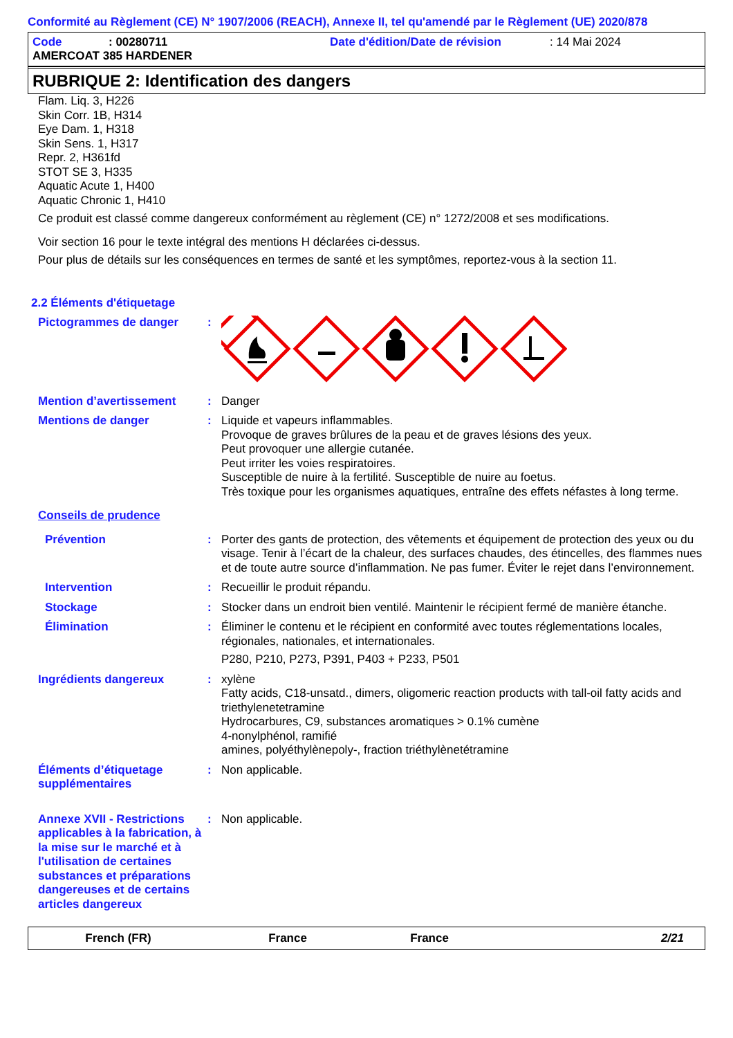Conformité au Règlement (CE) N° 1907/2006 (REACH), Annexe II, tel qu'amendé par le Règlement (UE) 2020/878
Code: 00280711 Date d'édition/Date de révision: 14 Mai 2024
AMERCOAT 385 HARDENER
RUBRIQUE 2: Identification des dangers
Flam. Liq. 3, H226
Skin Corr. 1B, H314
Eye Dam. 1, H318
Skin Sens. 1, H317
Repr. 2, H361fd
STOT SE 3, H335
Aquatic Acute 1, H400
Aquatic Chronic 1, H410
Ce produit est classé comme dangereux conformément au règlement (CE) n° 1272/2008 et ses modifications.
Voir section 16 pour le texte intégral des mentions H déclarées ci-dessus.
Pour plus de détails sur les conséquences en termes de santé et les symptômes, reportez-vous à la section 11.
2.2 Éléments d'étiquetage
Pictogrammes de danger :
Mention d’avertissement : Danger
Mentions de danger : Liquide et vapeurs inflammables.
Provoque de graves brûlures de la peau et de graves lésions des yeux.
Peut provoquer une allergie cutanée.
Peut irriter les voies respiratoires.
Susceptible de nuire à la fertilité. Susceptible de nuire au foetus.
Très toxique pour les organismes aquatiques, entraîne des effets néfastes à long terme.
Conseils de prudence
Prévention : Porter des gants de protection, des vêtements et équipement de protection des yeux ou du visage. Tenir à l’écart de la chaleur, des surfaces chaudes, des étincelles, des flammes nues et de toute autre source d’inflammation. Ne pas fumer. Éviter le rejet dans l’environnement.
Intervention : Recueillir le produit répandu.
Stockage : Stocker dans un endroit bien ventilé. Maintenir le récipient fermé de manière étanche.
Élimination : Éliminer le contenu et le récipient en conformité avec toutes réglementations locales, régionales, nationales, et internationales.
P280, P210, P273, P391, P403 + P233, P501
Ingrédients dangereux : xylène
Fatty acids, C18-unsatd., dimers, oligomeric reaction products with tall-oil fatty acids and triethylenetetramine
Hydrocarbures, C9, substances aromatiques > 0.1% cumène
4-nonylphénol, ramifié
amines, polyéthylènepoly-, fraction triéthylènetétramine
Éléments d’étiquetage supplémentaires
: Non applicable.
Annexe XVII - Restrictions applicables à la fabrication, à la mise sur le marché et à l'utilisation de certaines substances et préparations dangereuses et de certains articles dangereux
: Non applicable.
French (FR) France France 2/21